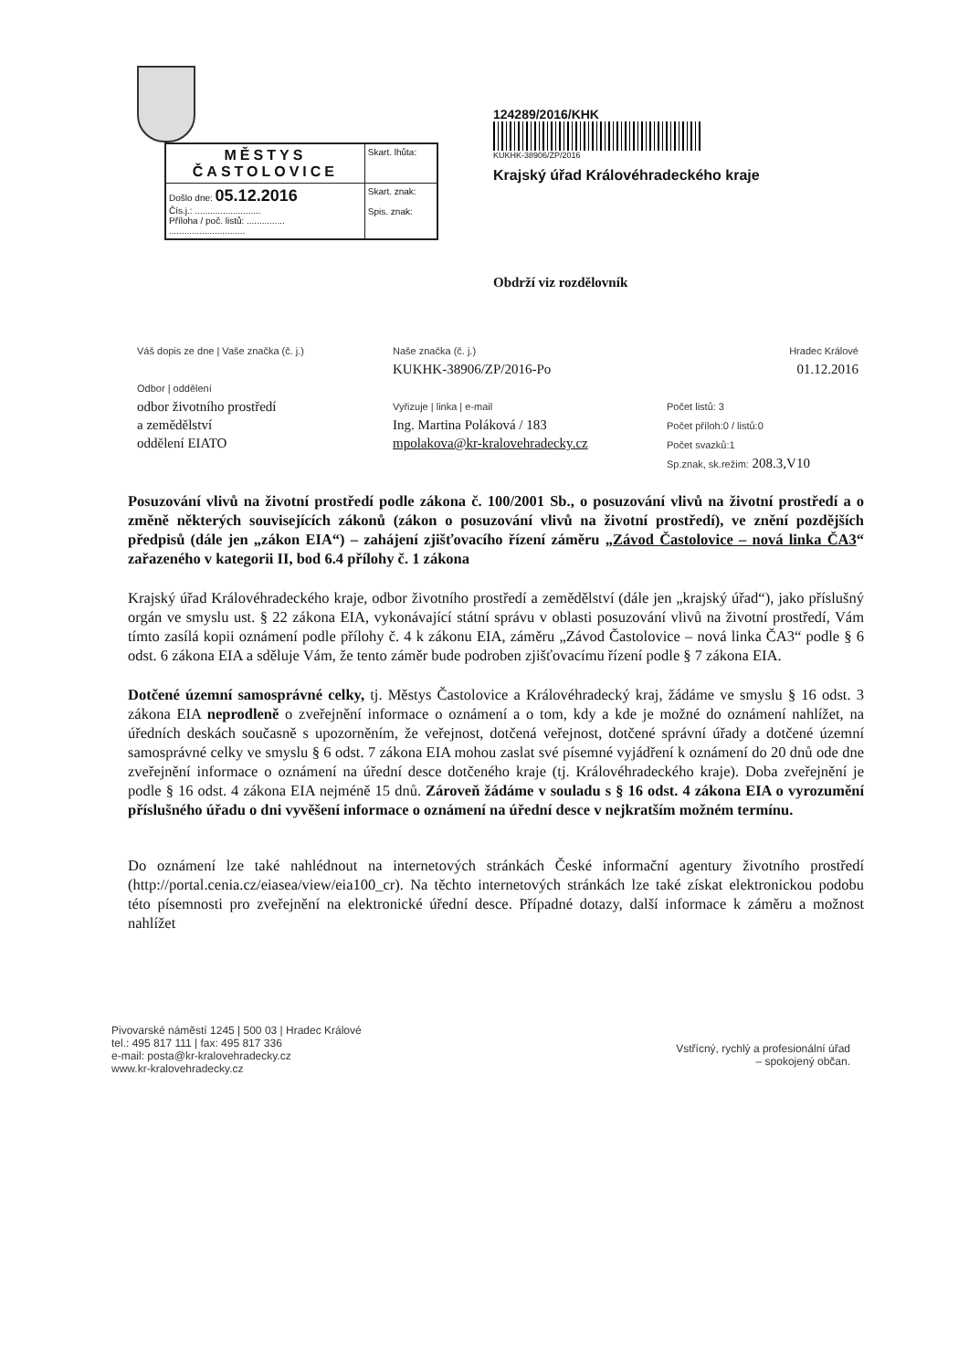| MĚSTYS ČASTOLOVICE | Skart. lhůta: |
| Došlo dne: 05.12.2016 Čís.j.: .......................... Příloha / poč. listů: ............... .............................. | Skart. znak: Spis. znak: |
124289/2016/KHK
KUKHK-38906/ZP/2016
Krajský úřad Královéhradeckého kraje
Obdrží viz rozdělovník
Váš dopis ze dne | Vaše značka (č. j.)
Odbor | oddělení
odbor životního prostředí
a zemědělství
oddělení EIATO
Naše značka (č. j.)
KUKHK-38906/ZP/2016-Po
Vyřizuje | linka | e-mail
Ing. Martina Poláková / 183
mpolakova@kr-kralovehradecky.cz
Hradec Králové
01.12.2016
Počet listů: 3
Počet příloh:0 / listů:0
Počet svazků:1
Sp.znak, sk.režim: 208.3,V10
Posuzování vlivů na životní prostředí podle zákona č. 100/2001 Sb., o posuzování vlivů na životní prostředí a o změně některých souvisejících zákonů (zákon o posuzování vlivů na životní prostředí), ve znění pozdějších předpisů (dále jen „zákon EIA“) – zahájení zjišťovacího řízení záměru „Závod Častolovice – nová linka ČA3“ zařazeného v kategorii II, bod 6.4 přílohy č. 1 zákona
Krajský úřad Královéhradeckého kraje, odbor životního prostředí a zemědělství (dále jen „krajský úřad“), jako příslušný orgán ve smyslu ust. § 22 zákona EIA, vykonávající státní správu v oblasti posuzování vlivů na životní prostředí, Vám tímto zasílá kopii oznámení podle přílohy č. 4 k zákonu EIA, záměru „Závod Častolovice – nová linka ČA3“ podle § 6 odst. 6 zákona EIA a sděluje Vám, že tento záměr bude podroben zjišťovacímu řízení podle § 7 zákona EIA.
Dotčené územní samosprávné celky, tj. Městys Častolovice a Královéhradecký kraj, žádáme ve smyslu § 16 odst. 3 zákona EIA neprodleně o zveřejnění informace o oznámení a o tom, kdy a kde je možné do oznámení nahlížet, na úředních deskách současně s upozorněním, že veřejnost, dotčená veřejnost, dotčené správní úřady a dotčené územní samosprávné celky ve smyslu § 6 odst. 7 zákona EIA mohou zaslat své písemné vyjádření k oznámení do 20 dnů ode dne zveřejnění informace o oznámení na úřední desce dotčeného kraje (tj. Královéhradeckého kraje). Doba zveřejnění je podle § 16 odst. 4 zákona EIA nejméně 15 dnů. Zároveň žádáme v souladu s § 16 odst. 4 zákona EIA o vyrozumění příslušného úřadu o dni vyvěšení informace o oznámení na úřední desce v nejkratším možném termínu.
Do oznámení lze také nahlédnout na internetových stránkách České informační agentury životního prostředí (http://portal.cenia.cz/eiasea/view/eia100_cr). Na těchto internetových stránkách lze také získat elektronickou podobu této písemnosti pro zveřejnění na elektronické úřední desce. Případné dotazy, další informace k záměru a možnost nahlížet
Pivovarské náměstí 1245 | 500 03 | Hradec Králové
tel.: 495 817 111 | fax: 495 817 336
e-mail: posta@kr-kralovehradecky.cz
www.kr-kralovehradecky.cz
Vstřícný, rychlý a profesionální úřad
– spokojený občan.